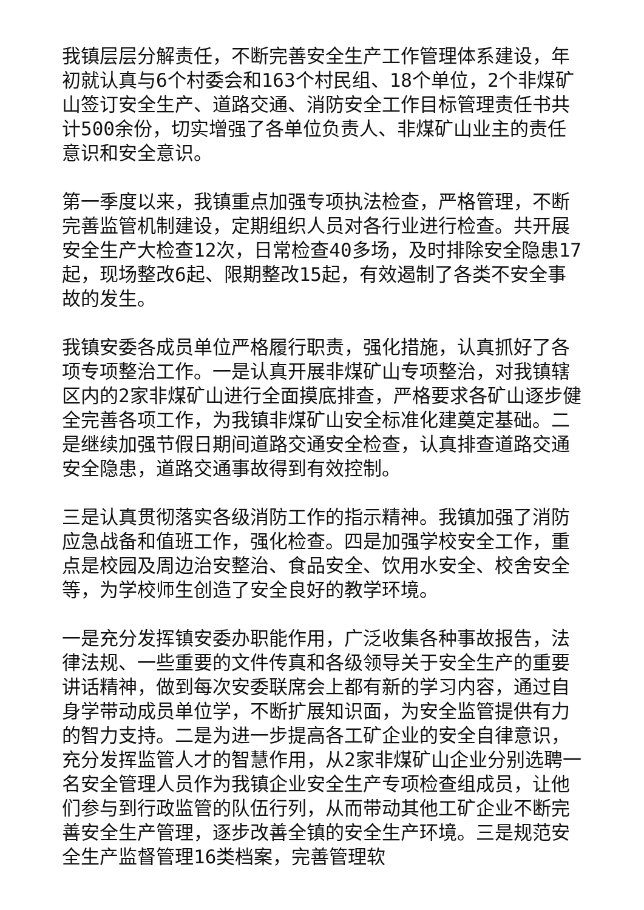我镇层层分解责任，不断完善安全生产工作管理体系建设，年初就认真与6个村委会和163个村民组、18个单位，2个非煤矿山签订安全生产、道路交通、消防安全工作目标管理责任书共计500余份，切实增强了各单位负责人、非煤矿山业主的责任意识和安全意识。
第一季度以来，我镇重点加强专项执法检查，严格管理，不断完善监管机制建设，定期组织人员对各行业进行检查。共开展安全生产大检查12次，日常检查40多场，及时排除安全隐患17起，现场整改6起、限期整改15起，有效遏制了各类不安全事故的发生。
我镇安委各成员单位严格履行职责，强化措施，认真抓好了各项专项整治工作。一是认真开展非煤矿山专项整治，对我镇辖区内的2家非煤矿山进行全面摸底排查，严格要求各矿山逐步健全完善各项工作，为我镇非煤矿山安全标准化建奠定基础。二是继续加强节假日期间道路交通安全检查，认真排查道路交通安全隐患，道路交通事故得到有效控制。
三是认真贯彻落实各级消防工作的指示精神。我镇加强了消防应急战备和值班工作，强化检查。四是加强学校安全工作，重点是校园及周边治安整治、食品安全、饮用水安全、校舍安全等，为学校师生创造了安全良好的教学环境。
一是充分发挥镇安委办职能作用，广泛收集各种事故报告，法律法规、一些重要的文件传真和各级领导关于安全生产的重要讲话精神，做到每次安委联席会上都有新的学习内容，通过自身学带动成员单位学，不断扩展知识面，为安全监管提供有力的智力支持。二是为进一步提高各工矿企业的安全自律意识，充分发挥监管人才的智慧作用，从2家非煤矿山企业分别选聘一名安全管理人员作为我镇企业安全生产专项检查组成员，让他们参与到行政监管的队伍行列，从而带动其他工矿企业不断完善安全生产管理，逐步改善全镇的安全生产环境。三是规范安全生产监督管理16类档案，完善管理软